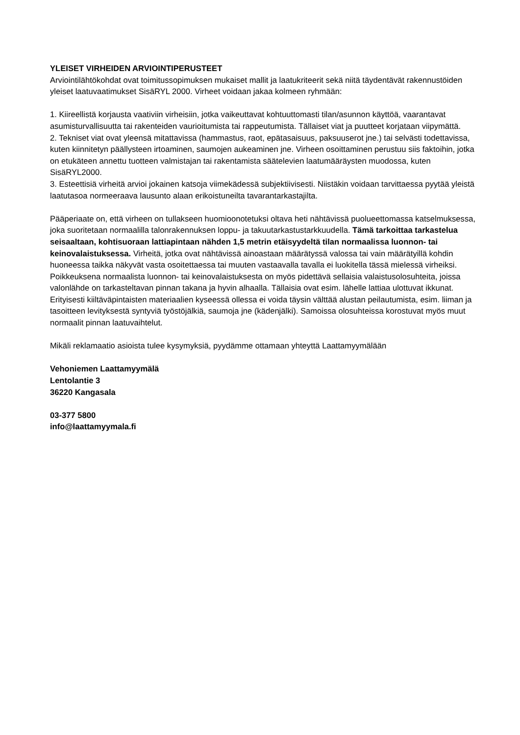YLEISET VIRHEIDEN ARVIOINTIPERUSTEET
Arviointilähtökohdat ovat toimitussopimuksen mukaiset mallit ja laatukriteerit sekä niitä täydentävät rakennustöiden yleiset laatuvaatimukset SisäRYL 2000. Virheet voidaan jakaa kolmeen ryhmään:
1. Kiireellistä korjausta vaativiin virheisiin, jotka vaikeuttavat kohtuuttomasti tilan/asunnon käyttöä, vaarantavat asumisturvallisuutta tai rakenteiden vaurioitumista tai rappeutumista. Tällaiset viat ja puutteet korjataan viipymättä.
2. Tekniset viat ovat yleensä mitattavissa (hammastus, raot, epätasaisuus, paksuuserot jne.) tai selvästi todettavissa, kuten kiinnitetyn päällysteen irtoaminen, saumojen aukeaminen jne. Virheen osoittaminen perustuu siis faktoihin, jotka on etukäteen annettu tuotteen valmistajan tai rakentamista säätelevien laatumääräysten muodossa, kuten SisäRYL2000.
3. Esteettisiä virheitä arvioi jokainen katsoja viimekädessä subjektiivisesti. Niistäkin voidaan tarvittaessa pyytää yleistä laatutasoa normeeraava lausunto alaan erikoistuneilta tavarantarkastajilta.
Pääperiaate on, että virheen on tullakseen huomioonotetuksi oltava heti nähtävissä puolueettomassa katselmuksessa, joka suoritetaan normaalilla talonrakennuksen loppu- ja takuutarkastustarkkuudella. Tämä tarkoittaa tarkastelua seisaaltaan, kohtisuoraan lattiapintaan nähden 1,5 metrin etäisyydeltä tilan normaalissa luonnon- tai keinovalaistuksessa. Virheitä, jotka ovat nähtävissä ainoastaan määrätyssä valossa tai vain määrätyillä kohdin huoneessa taikka näkyvät vasta osoitettaessa tai muuten vastaavalla tavalla ei luokitella tässä mielessä virheiksi. Poikkeuksena normaalista luonnon- tai keinovalaistuksesta on myös pidettävä sellaisia valaistusolosuhteita, joissa valonlähde on tarkasteltavan pinnan takana ja hyvin alhaalla. Tällaisia ovat esim. lähelle lattiaa ulottuvat ikkunat. Erityisesti kiiltäväpintaisten materiaalien kyseessä ollessa ei voida täysin välttää alustan peilautumista, esim. liiman ja tasoitteen levityksestä syntyviä työstöjälkiä, saumoja jne (kädenjälki). Samoissa olosuhteissa korostuvat myös muut normaalit pinnan laatuvaihtelut.
Mikäli reklamaatio asioista tulee kysymyksiä, pyydämme ottamaan yhteyttä Laattamyymälään
Vehoniemen Laattamyymälä
Lentolantie 3
36220 Kangasala
03-377 5800
info@laattamyymala.fi